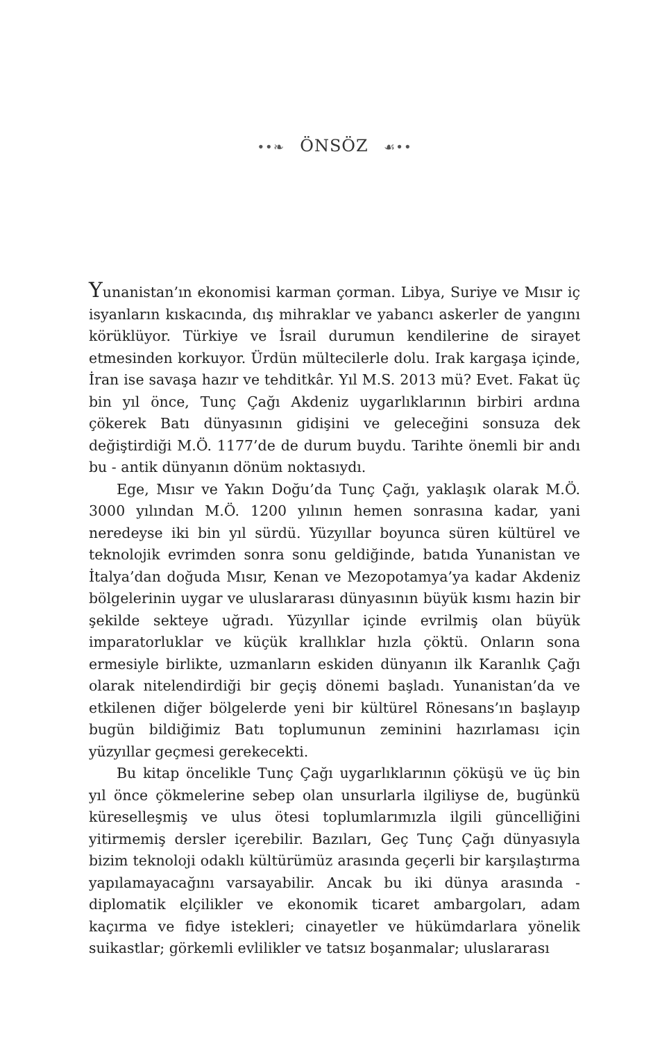••❧ ÖNSÖZ ☙••
Yunanistan’ın ekonomisi karman çorman. Libya, Suriye ve Mısır iç isyanların kıskacında, dış mihraklar ve yabancı askerler de yangını körüklüyor. Türkiye ve İsrail durumun kendilerine de sirayet etmesinden korkuyor. Ürdün mültecilerle dolu. Irak kargaşa içinde, İran ise savaşa hazır ve tehditkâr. Yıl M.S. 2013 mü? Evet. Fakat üç bin yıl önce, Tunç Çağı Akdeniz uygarlıklarının birbiri ardına çökerek Batı dünyasının gidişini ve geleceğini sonsuza dek değiştirdiği M.Ö. 1177’de de durum buydu. Tarihte önemli bir andı bu - antik dünyanın dönüm noktasıydı.
Ege, Mısır ve Yakın Doğu’da Tunç Çağı, yaklaşık olarak M.Ö. 3000 yılından M.Ö. 1200 yılının hemen sonrasına kadar, yani neredeyse iki bin yıl sürdü. Yüzyıllar boyunca süren kültürel ve teknolojik evrimden sonra sonu geldiğinde, batıda Yunanistan ve İtalya’dan doğuda Mısır, Kenan ve Mezopotamya’ya kadar Akdeniz bölgelerinin uygar ve uluslararası dünyasının büyük kısmı hazin bir şekilde sekteye uğradı. Yüzyıllar içinde evrilmiş olan büyük imparatorluklar ve küçük krallıklar hızla çöktü. Onların sona ermesiyle birlikte, uzmanların eskiden dünyanın ilk Karanlık Çağı olarak nitelendirdiği bir geçiş dönemi başladı. Yunanistan’da ve etkilenen diğer bölgelerde yeni bir kültürel Rönesans’ın başlayıp bugün bildiğimiz Batı toplumunun zeminini hazırlaması için yüzyıllar geçmesi gerekecekti.
Bu kitap öncelikle Tunç Çağı uygarlıklarının çöküşü ve üç bin yıl önce çökmelerine sebep olan unsurlarla ilgiliyse de, bugünkü küreselleşmiş ve ulus ötesi toplumlarımızla ilgili güncelliğini yitirmemiş dersler içerebilir. Bazıları, Geç Tunç Çağı dünyasıyla bizim teknoloji odaklı kültürümüz arasında geçerli bir karşılaştırma yapılamayacağını varsayabilir. Ancak bu iki dünya arasında - diplomatik elçilikler ve ekonomik ticaret ambargoları, adam kaçırma ve fidye istekleri; cinayetler ve hükümdarlara yönelik suikastlar; görkemli evlilikler ve tatsız boşanmalar; uluslararası